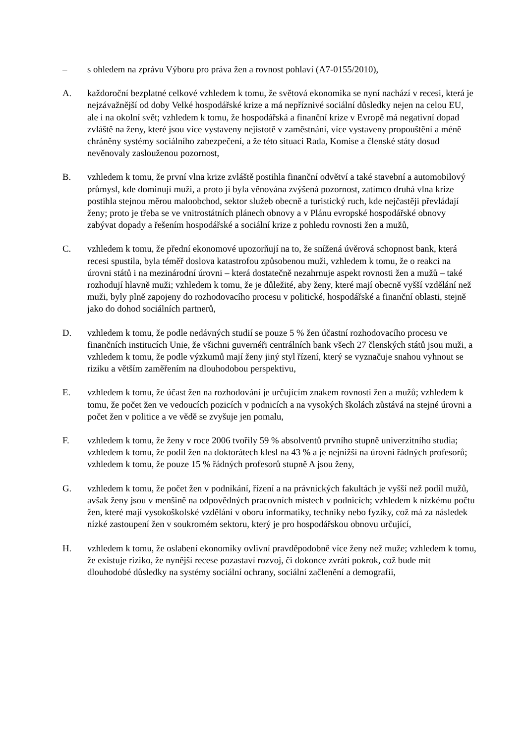– s ohledem na zprávu Výboru pro práva žen a rovnost pohlaví (A7-0155/2010),
A. každoroční bezplatné celkové vzhledem k tomu, že světová ekonomika se nyní nachází v recesi, která je nejzávažnější od doby Velké hospodářské krize a má nepříznivé sociální důsledky nejen na celou EU, ale i na okolní svět; vzhledem k tomu, že hospodářská a finanční krize v Evropě má negativní dopad zvláště na ženy, které jsou více vystaveny nejistotě v zaměstnání, více vystaveny propouštění a méně chráněny systémy sociálního zabezpečení, a že této situaci Rada, Komise a členské státy dosud nevěnovaly zaslouženou pozornost,
B. vzhledem k tomu, že první vlna krize zvláště postihla finanční odvětví a také stavební a automobilový průmysl, kde dominují muži, a proto jí byla věnována zvýšená pozornost, zatímco druhá vlna krize postihla stejnou měrou maloobchod, sektor služeb obecně a turistický ruch, kde nejčastěji převládají ženy; proto je třeba se ve vnitrostátních plánech obnovy a v Plánu evropské hospodářské obnovy zabývat dopady a řešením hospodářské a sociální krize z pohledu rovnosti žen a mužů,
C. vzhledem k tomu, že přední ekonomové upozorňují na to, že snížená úvěrová schopnost bank, která recesi spustila, byla téměř doslova katastrofou způsobenou muži, vzhledem k tomu, že o reakci na úrovni států i na mezinárodní úrovni – která dostatečně nezahrnuje aspekt rovnosti žen a mužů – také rozhodují hlavně muži; vzhledem k tomu, že je důležité, aby ženy, které mají obecně vyšší vzdělání než muži, byly plně zapojeny do rozhodovacího procesu v politické, hospodářské a finanční oblasti, stejně jako do dohod sociálních partnerů,
D. vzhledem k tomu, že podle nedávných studií se pouze 5 % žen účastní rozhodovacího procesu ve finančních institucích Unie, že všichni guvernéři centrálních bank všech 27 členských států jsou muži, a vzhledem k tomu, že podle výzkumů mají ženy jiný styl řízení, který se vyznačuje snahou vyhnout se riziku a větším zaměřením na dlouhodobou perspektivu,
E. vzhledem k tomu, že účast žen na rozhodování je určujícím znakem rovnosti žen a mužů; vzhledem k tomu, že počet žen ve vedoucích pozicích v podnicích a na vysokých školách zůstává na stejné úrovni a počet žen v politice a ve vědě se zvyšuje jen pomalu,
F. vzhledem k tomu, že ženy v roce 2006 tvořily 59 % absolventů prvního stupně univerzitního studia; vzhledem k tomu, že podíl žen na doktorátech klesl na 43 % a je nejnižší na úrovni řádných profesorů; vzhledem k tomu, že pouze 15 % řádných profesorů stupně A jsou ženy,
G. vzhledem k tomu, že počet žen v podnikání, řízení a na právnických fakultách je vyšší než podíl mužů, avšak ženy jsou v menšině na odpovědných pracovních místech v podnicích; vzhledem k nízkému počtu žen, které mají vysokoškolské vzdělání v oboru informatiky, techniky nebo fyziky, což má za následek nízké zastoupení žen v soukromém sektoru, který je pro hospodářskou obnovu určující,
H. vzhledem k tomu, že oslabení ekonomiky ovlivní pravděpodobně více ženy než muže; vzhledem k tomu, že existuje riziko, že nynější recese pozastaví rozvoj, či dokonce zvrátí pokrok, což bude mít dlouhodobé důsledky na systémy sociální ochrany, sociální začlenění a demografii,